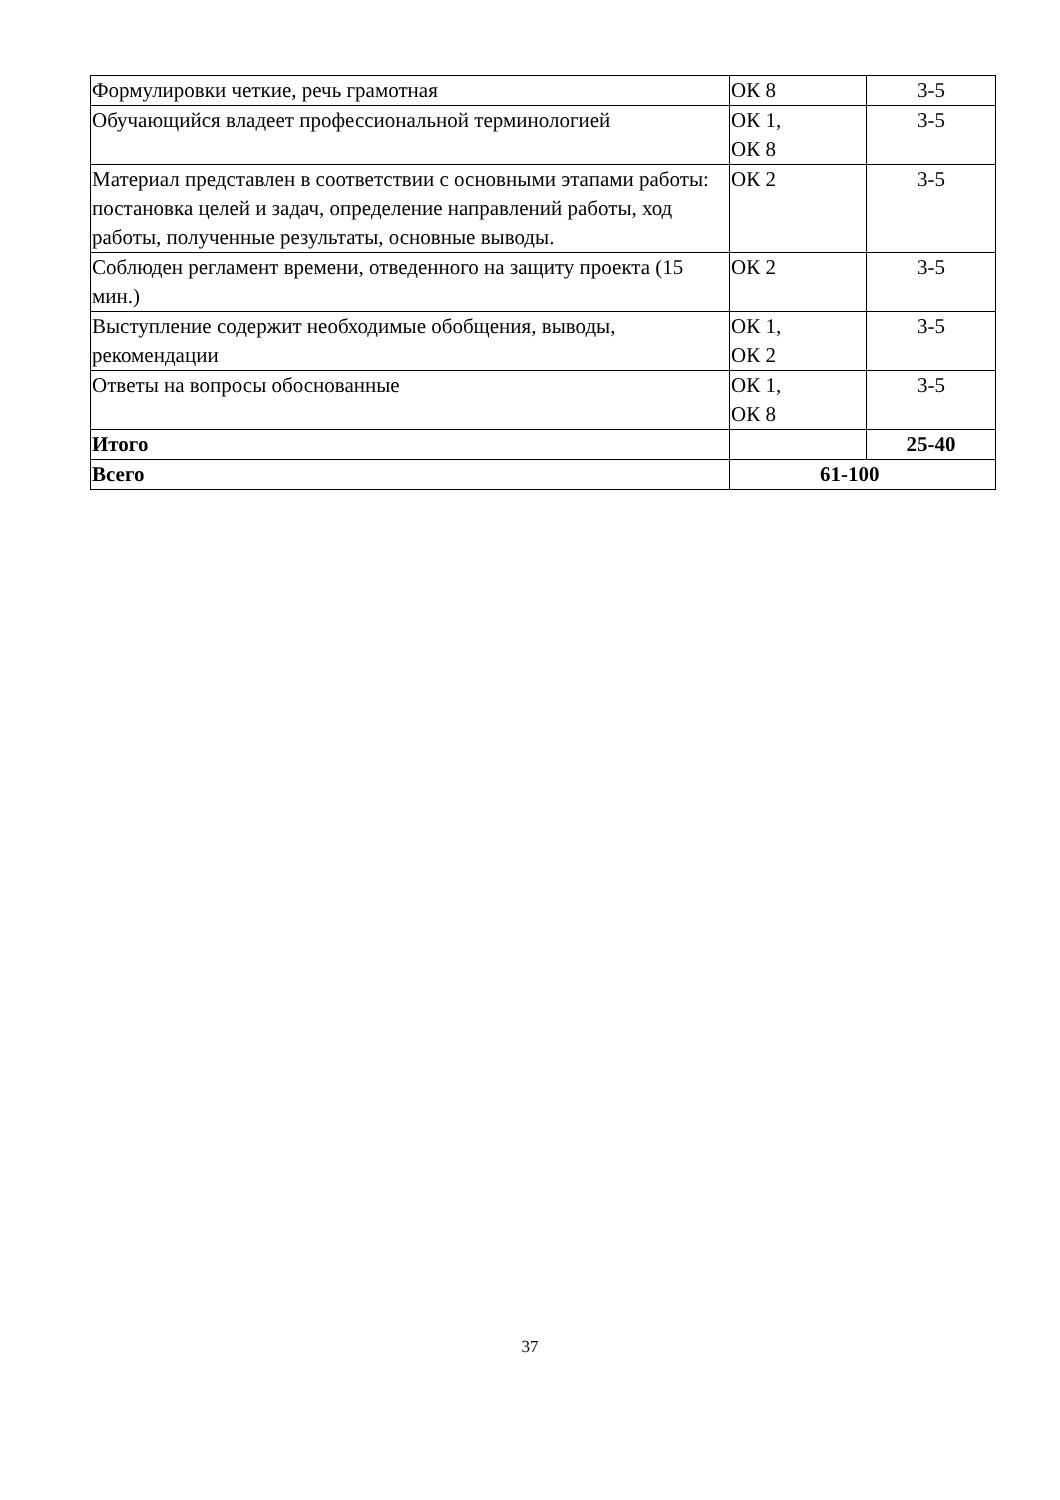| Формулировки четкие, речь грамотная | ОК 8 | 3-5 |
| Обучающийся владеет профессиональной терминологией | ОК 1, ОК 8 | 3-5 |
| Материал представлен в соответствии с основными этапами работы: постановка целей и задач, определение направлений работы, ход работы, полученные результаты, основные выводы. | ОК 2 | 3-5 |
| Соблюден регламент времени, отведенного на защиту проекта (15 мин.) | ОК 2 | 3-5 |
| Выступление содержит необходимые обобщения, выводы, рекомендации | ОК 1, ОК 2 | 3-5 |
| Ответы на вопросы обоснованные | ОК 1, ОК 8 | 3-5 |
| Итого | | 25-40 |
| Всего | 61-100 | |
37